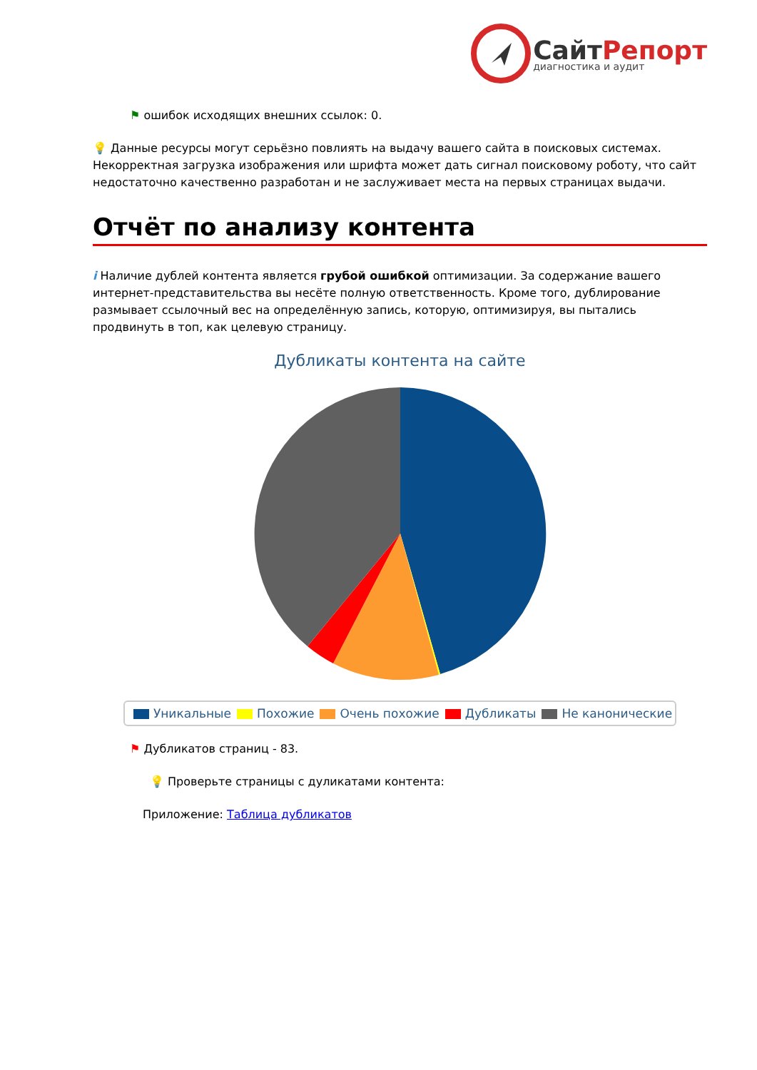СайтРепорт
диагностика и аудит
⚑ ошибок исходящих внешних ссылок: 0.
💡 Данные ресурсы могут серьёзно повлиять на выдачу вашего сайта в поисковых системах. Некорректная загрузка изображения или шрифта может дать сигнал поисковому роботу, что сайт недостаточно качественно разработан и не заслуживает места на первых страницах выдачи.
Отчёт по анализу контента
i Наличие дублей контента является грубой ошибкой оптимизации. За содержание вашего интернет-представительства вы несёте полную ответственность. Кроме того, дублирование размывает ссылочный вес на определённую запись, которую, оптимизируя, вы пытались продвинуть в топ, как целевую страницу.
Дубликаты контента на сайте
Уникальные Похожие Очень похожие Дубликаты Не канонические
⚑ Дубликатов страниц - 83.
💡 Проверьте страницы с дуликатами контента:
Приложение: Таблица дубликатов